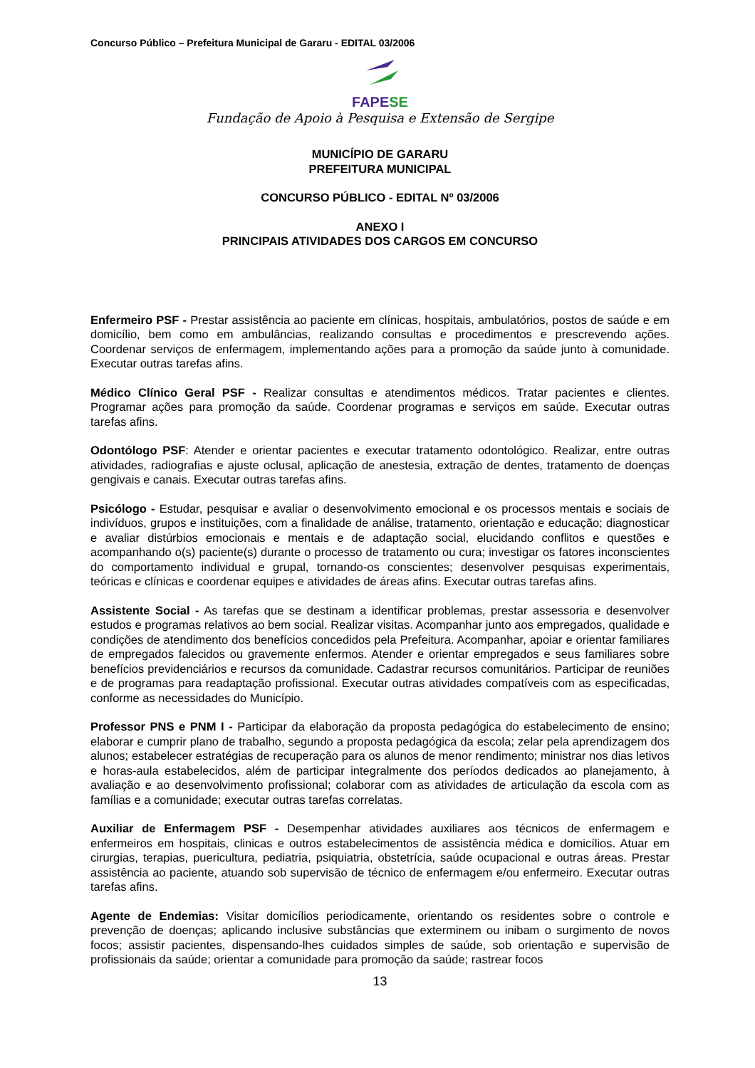Concurso Público – Prefeitura Municipal de Gararu - EDITAL 03/2006
FAPESE
Fundação de Apoio à Pesquisa e Extensão de Sergipe
MUNICÍPIO DE GARARU
PREFEITURA MUNICIPAL
CONCURSO PÚBLICO - EDITAL Nº 03/2006
ANEXO I
PRINCIPAIS ATIVIDADES DOS CARGOS EM CONCURSO
Enfermeiro PSF - Prestar assistência ao paciente em clínicas, hospitais, ambulatórios, postos de saúde e em domicílio, bem como em ambulâncias, realizando consultas e procedimentos e prescrevendo ações. Coordenar serviços de enfermagem, implementando ações para a promoção da saúde junto à comunidade. Executar outras tarefas afins.
Médico Clínico Geral PSF - Realizar consultas e atendimentos médicos. Tratar pacientes e clientes. Programar ações para promoção da saúde. Coordenar programas e serviços em saúde. Executar outras tarefas afins.
Odontólogo PSF: Atender e orientar pacientes e executar tratamento odontológico. Realizar, entre outras atividades, radiografias e ajuste oclusal, aplicação de anestesia, extração de dentes, tratamento de doenças gengivais e canais. Executar outras tarefas afins.
Psicólogo - Estudar, pesquisar e avaliar o desenvolvimento emocional e os processos mentais e sociais de indivíduos, grupos e instituições, com a finalidade de análise, tratamento, orientação e educação; diagnosticar e avaliar distúrbios emocionais e mentais e de adaptação social, elucidando conflitos e questões e acompanhando o(s) paciente(s) durante o processo de tratamento ou cura; investigar os fatores inconscientes do comportamento individual e grupal, tornando-os conscientes; desenvolver pesquisas experimentais, teóricas e clínicas e coordenar equipes e atividades de áreas afins. Executar outras tarefas afins.
Assistente Social - As tarefas que se destinam a identificar problemas, prestar assessoria e desenvolver estudos e programas relativos ao bem social. Realizar visitas. Acompanhar junto aos empregados, qualidade e condições de atendimento dos benefícios concedidos pela Prefeitura. Acompanhar, apoiar e orientar familiares de empregados falecidos ou gravemente enfermos. Atender e orientar empregados e seus familiares sobre benefícios previdenciários e recursos da comunidade. Cadastrar recursos comunitários. Participar de reuniões e de programas para readaptação profissional. Executar outras atividades compatíveis com as especificadas, conforme as necessidades do Município.
Professor PNS e PNM I - Participar da elaboração da proposta pedagógica do estabelecimento de ensino; elaborar e cumprir plano de trabalho, segundo a proposta pedagógica da escola; zelar pela aprendizagem dos alunos; estabelecer estratégias de recuperação para os alunos de menor rendimento; ministrar nos dias letivos e horas-aula estabelecidos, além de participar integralmente dos períodos dedicados ao planejamento, à avaliação e ao desenvolvimento profissional; colaborar com as atividades de articulação da escola com as famílias e a comunidade; executar outras tarefas correlatas.
Auxiliar de Enfermagem PSF - Desempenhar atividades auxiliares aos técnicos de enfermagem e enfermeiros em hospitais, clinicas e outros estabelecimentos de assistência médica e domicílios. Atuar em cirurgias, terapias, puericultura, pediatria, psiquiatria, obstetrícia, saúde ocupacional e outras áreas. Prestar assistência ao paciente, atuando sob supervisão de técnico de enfermagem e/ou enfermeiro. Executar outras tarefas afins.
Agente de Endemias: Visitar domicílios periodicamente, orientando os residentes sobre o controle e prevenção de doenças; aplicando inclusive substâncias que exterminem ou inibam o surgimento de novos focos; assistir pacientes, dispensando-lhes cuidados simples de saúde, sob orientação e supervisão de profissionais da saúde; orientar a comunidade para promoção da saúde; rastrear focos
13